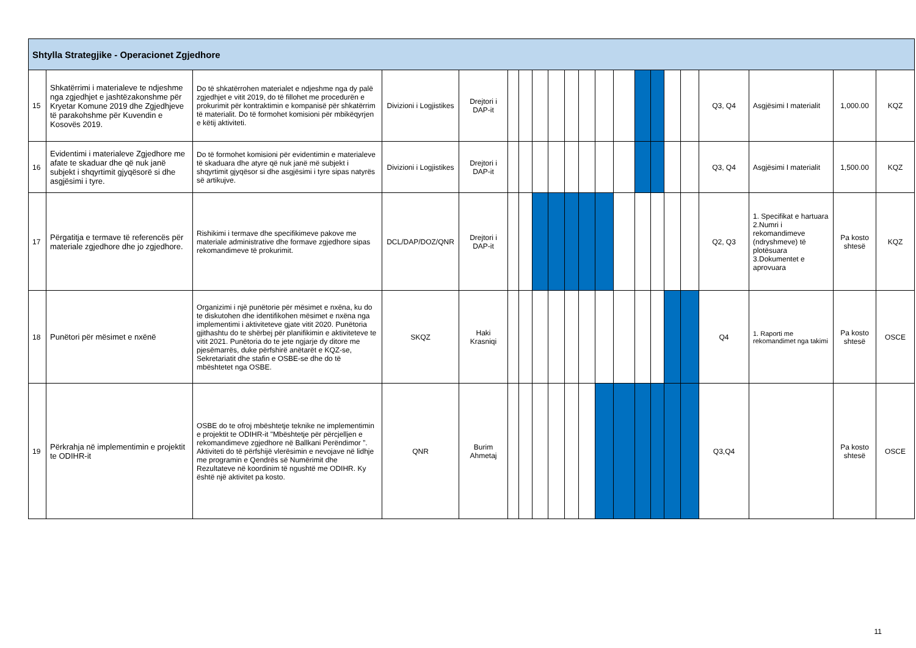| Shtylla Strategjike - Operacionet Zgjedhore | | | | | | | | | | | | | | | | | | | | |
| --- | --- | --- | --- | --- | --- | --- | --- | --- | --- | --- | --- | --- | --- | --- | --- | --- | --- | --- | --- | --- |
| 15 | Shkatërrimi i materialeve te ndjeshme nga zgjedhjet e jashtëzakonshme për Kryetar Komune 2019 dhe Zgjedhjeve të parakohshme për Kuvendin e Kosovës 2019. | Do të shkatërrohen materialet e ndjeshme nga dy palë zgjedhjet e vitit 2019, do të fillohet me procedurën e prokurimit për kontraktimin e kompanisë për shkatërrim të materialit. Do të formohet komisioni për mbikëqyrjen e këtij aktiviteti. | Divizioni i Logjistikes | Drejtori i DAP-it | | | | | | | | | | | | | Q3, Q4 | Asgjësimi I materialit | 1,000.00 | KQZ |
| 16 | Evidentimi i materialeve Zgjedhore me afate te skaduar dhe që nuk janë subjekt i shqyrtimit gjyqësorë si dhe asgjësimi i tyre. | Do të formohet komisioni për evidentimin e materialeve të skaduara dhe atyre që nuk janë më subjekt i shqyrtimit gjyqësor si dhe asgjësimi i tyre sipas natyrës së artikujve. | Divizioni i Logjistikes | Drejtori i DAP-it | | | | | | | | | | | | | Q3, Q4 | Asgjësimi I materialit | 1,500.00 | KQZ |
| 17 | Përgatitja e termave të referencës për materiale zgjedhore dhe jo zgjedhore. | Rishikimi i termave dhe specifikimeve pakove me materiale administrative dhe formave zgjedhore sipas rekomandimeve të prokurimit. | DCL/DAP/DOZ/QNR | Drejtori i DAP-it | | | | | | | | | | | | | Q2, Q3 | 1. Specifikat e hartuara 2.Numri i rekomandimeve (ndryshmeve) të plotësuara 3.Dokumentet e aprovuara | Pa kosto shtesë | KQZ |
| 18 | Punëtori për mësimet e nxënë | Organizimi i një punëtorie për mësimet e nxëna, ku do te diskutohen dhe identifikohen mësimet e nxëna nga implementimi i aktiviteteve gjate vitit 2020. Punëtoria gjithashtu do te shërbej për planifikimin e aktiviteteve te vitit 2021. Punëtoria do te jete ngjarje dy ditore me pjesëmarrës, duke përfshirë anëtarët e KQZ-se, Sekretariatit dhe stafin e OSBE-se dhe do të mbështetet nga OSBE. | SKQZ | Haki Krasniqi | | | | | | | | | | | | | Q4 | 1. Raporti me rekomandimet nga takimi | Pa kosto shtesë | OSCE |
| 19 | Përkrahja në implementimin e projektit te ODIHR-it | OSBE do te ofroj mbështetje teknike ne implementimin e projektit te ODIHR-it "Mbështetje për përcjelljen e rekomandimeve zgjedhore në Ballkani Perëndimor ”. Aktiviteti do të përfshijë vlerësimin e nevojave në lidhje me programin e Qendrës së Numërimit dhe Rezultateve në koordinim të ngushtë me ODIHR. Ky është një aktivitet pa kosto. | QNR | Burim Ahmetaj | | | | | | | | | | | | | Q3,Q4 | | Pa kosto shtesë | OSCE |
11